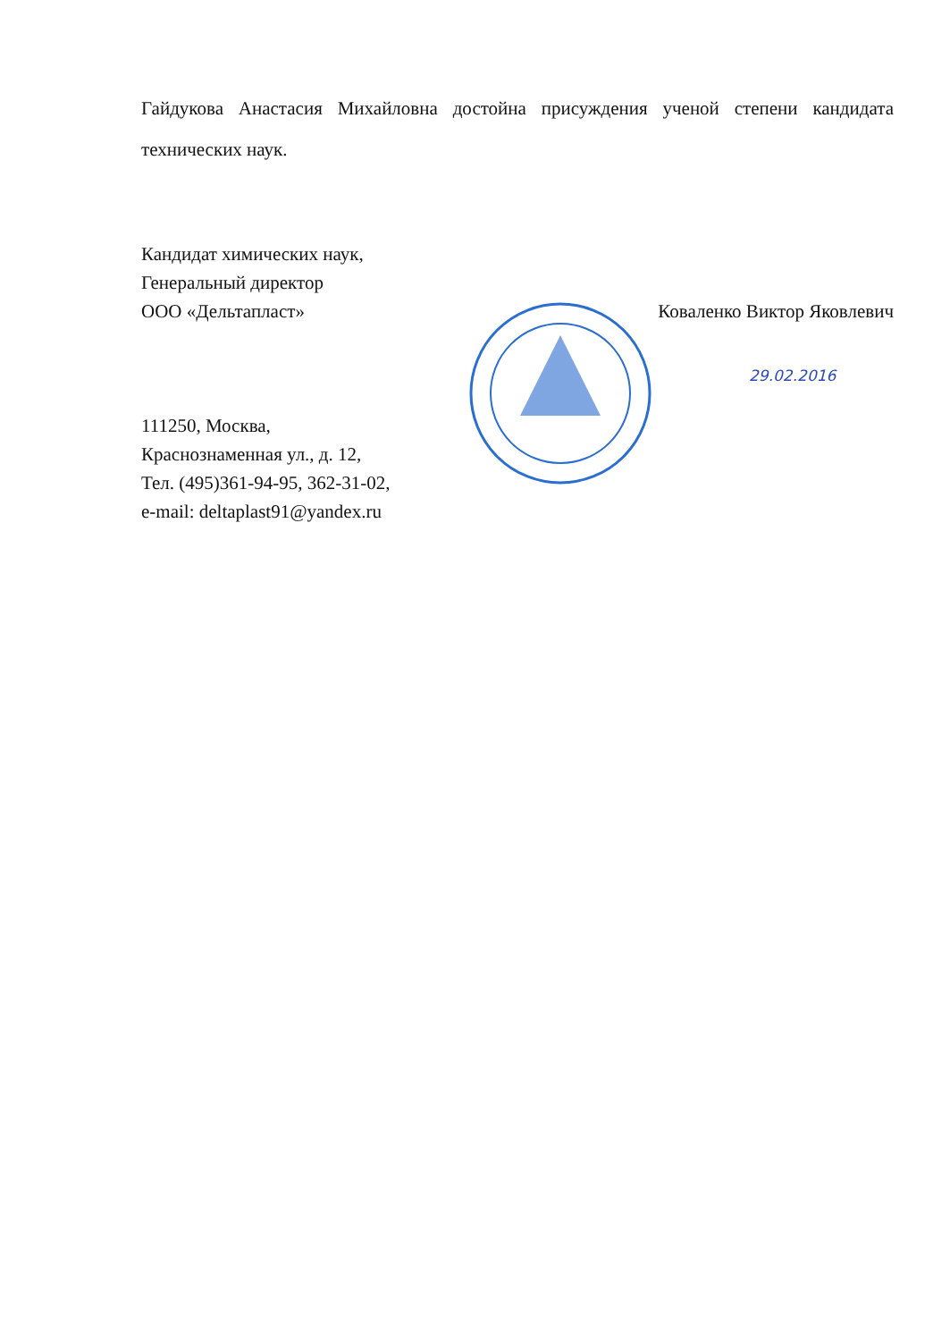Гайдукова Анастасия Михайловна достойна присуждения ученой степени кандидата технических наук.
Кандидат химических наук,
Генеральный директор
ООО «Дельтапласт» Коваленко Виктор Яковлевич
29.02.2016
111250, Москва,
Краснознаменная ул., д. 12,
Тел. (495)361-94-95, 362-31-02,
e-mail: deltaplast91@yandex.ru